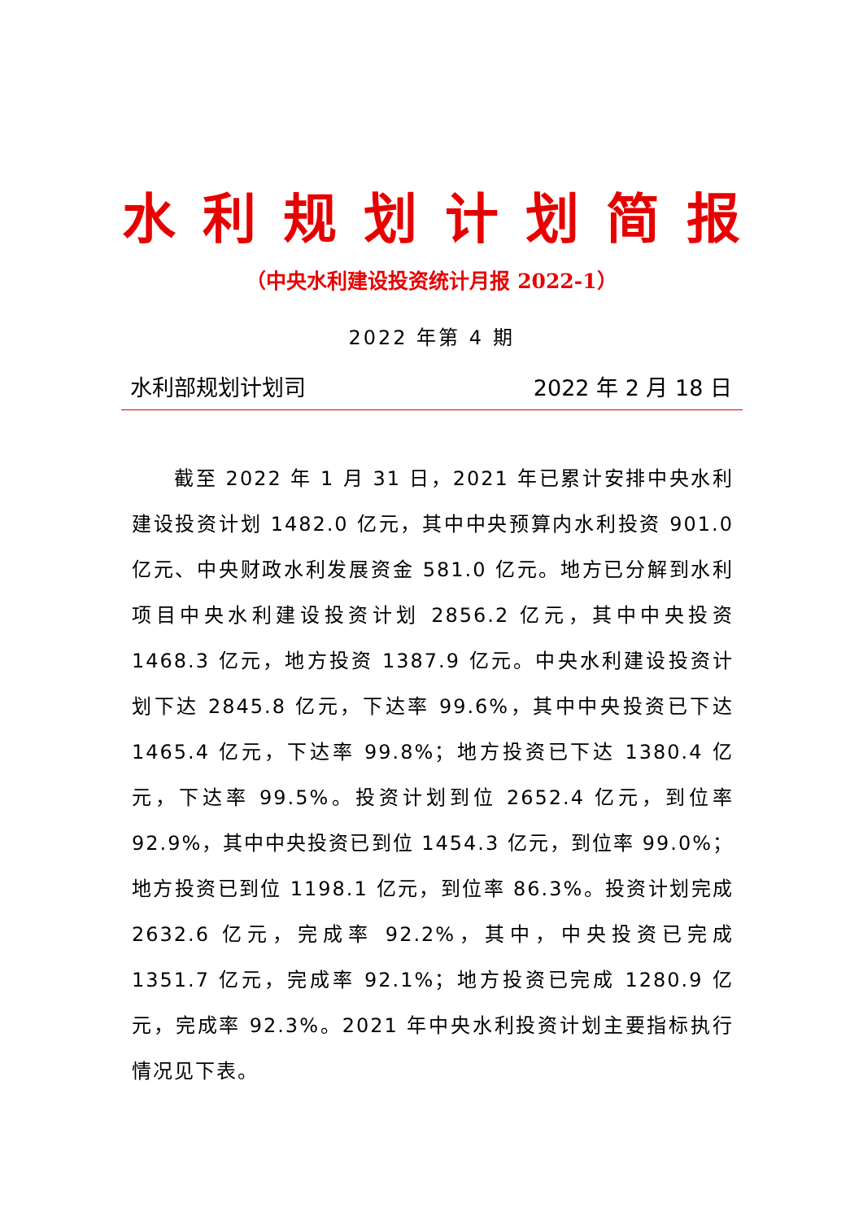水 利 规 划 计 划 简 报
（中央水利建设投资统计月报 2022-1）
2022 年第 4 期
水利部规划计划司 2022 年 2 月 18 日
截至 2022 年 1 月 31 日，2021 年已累计安排中央水利建设投资计划 1482.0 亿元，其中中央预算内水利投资 901.0 亿元、中央财政水利发展资金 581.0 亿元。地方已分解到水利项目中央水利建设投资计划 2856.2 亿元，其中中央投资 1468.3 亿元，地方投资 1387.9 亿元。中央水利建设投资计划下达 2845.8 亿元，下达率 99.6%，其中中央投资已下达 1465.4 亿元，下达率 99.8%；地方投资已下达 1380.4 亿元，下达率 99.5%。投资计划到位 2652.4 亿元，到位率 92.9%，其中中央投资已到位 1454.3 亿元，到位率 99.0%；地方投资已到位 1198.1 亿元，到位率 86.3%。投资计划完成 2632.6 亿元，完成率 92.2%，其中，中央投资已完成 1351.7 亿元，完成率 92.1%；地方投资已完成 1280.9 亿元，完成率 92.3%。2021 年中央水利投资计划主要指标执行情况见下表。